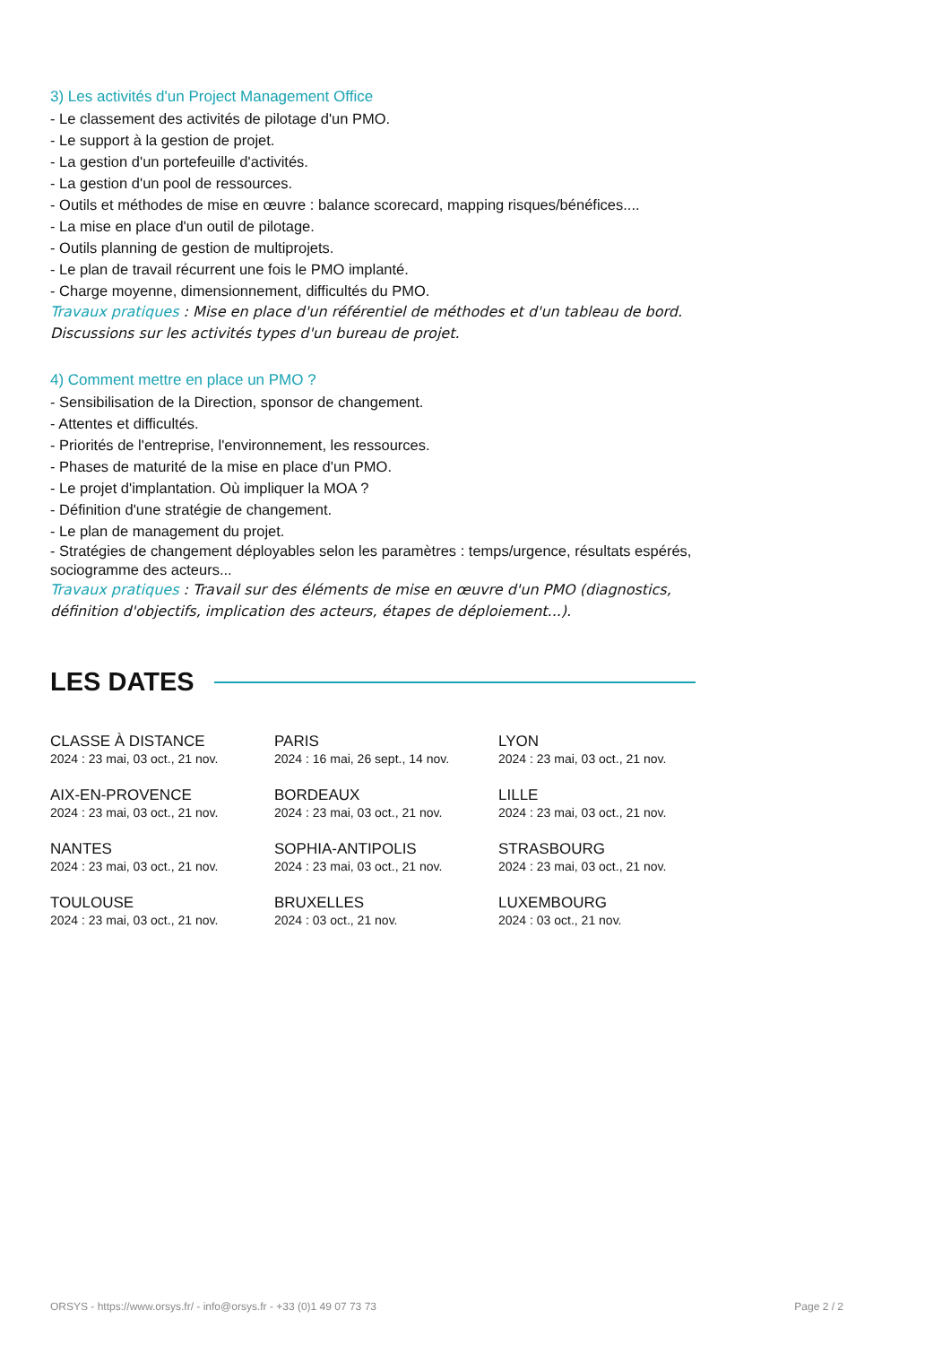3) Les activités d'un Project Management Office
- Le classement des activités de pilotage d'un PMO.
- Le support à la gestion de projet.
- La gestion d'un portefeuille d'activités.
- La gestion d'un pool de ressources.
- Outils et méthodes de mise en œuvre : balance scorecard, mapping risques/bénéfices....
- La mise en place d'un outil de pilotage.
- Outils planning de gestion de multiprojets.
- Le plan de travail récurrent une fois le PMO implanté.
- Charge moyenne, dimensionnement, difficultés du PMO.
Travaux pratiques : Mise en place d'un référentiel de méthodes et d'un tableau de bord. Discussions sur les activités types d'un bureau de projet.
4) Comment mettre en place un PMO ?
- Sensibilisation de la Direction, sponsor de changement.
- Attentes et difficultés.
- Priorités de l'entreprise, l'environnement, les ressources.
- Phases de maturité de la mise en place d'un PMO.
- Le projet d'implantation. Où impliquer la MOA ?
- Définition d'une stratégie de changement.
- Le plan de management du projet.
- Stratégies de changement déployables selon les paramètres : temps/urgence, résultats espérés, sociogramme des acteurs...
Travaux pratiques : Travail sur des éléments de mise en œuvre d'un PMO (diagnostics, définition d'objectifs, implication des acteurs, étapes de déploiement...).
LES DATES
CLASSE À DISTANCE
2024 : 23 mai, 03 oct., 21 nov.
PARIS
2024 : 16 mai, 26 sept., 14 nov.
LYON
2024 : 23 mai, 03 oct., 21 nov.
AIX-EN-PROVENCE
2024 : 23 mai, 03 oct., 21 nov.
BORDEAUX
2024 : 23 mai, 03 oct., 21 nov.
LILLE
2024 : 23 mai, 03 oct., 21 nov.
NANTES
2024 : 23 mai, 03 oct., 21 nov.
SOPHIA-ANTIPOLIS
2024 : 23 mai, 03 oct., 21 nov.
STRASBOURG
2024 : 23 mai, 03 oct., 21 nov.
TOULOUSE
2024 : 23 mai, 03 oct., 21 nov.
BRUXELLES
2024 : 03 oct., 21 nov.
LUXEMBOURG
2024 : 03 oct., 21 nov.
ORSYS - https://www.orsys.fr/ - info@orsys.fr - +33 (0)1 49 07 73 73 Page 2 / 2